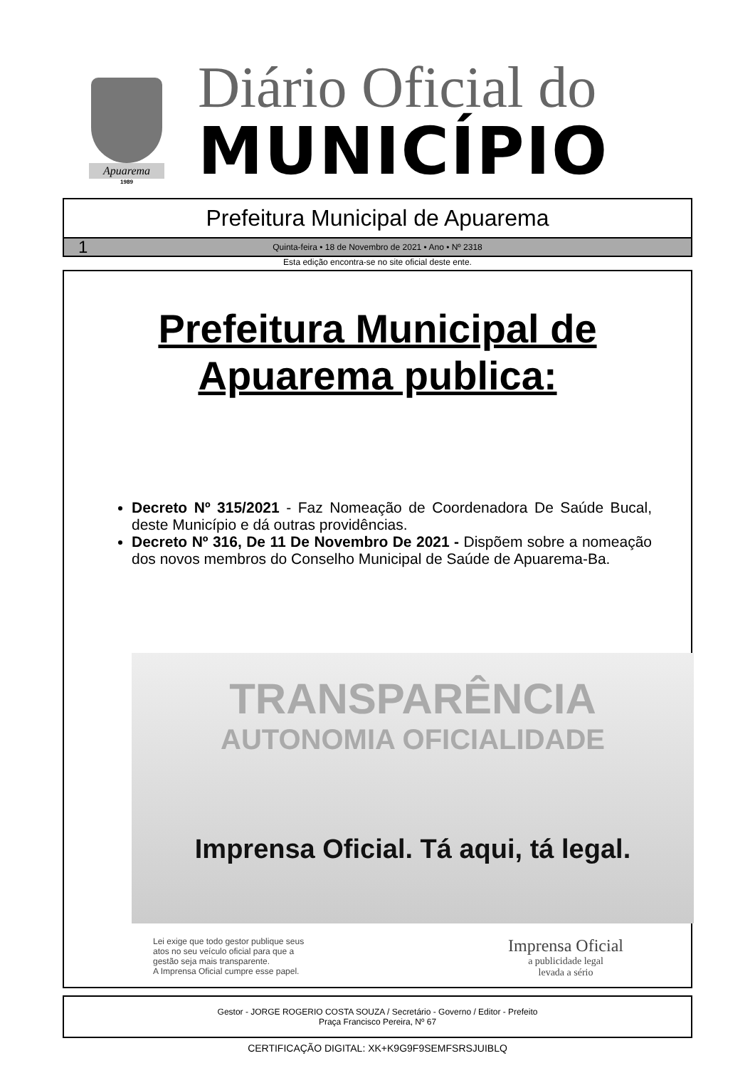Apuarema
1989
Diário Oficial do
MUNICÍPIO
Prefeitura Municipal de Apuarema
1 Quinta-feira • 18 de Novembro de 2021 • Ano • Nº 2318
Esta edição encontra-se no site oficial deste ente.
Prefeitura Municipal de
Apuarema publica:
Decreto Nº 315/2021 - Faz Nomeação de Coordenadora De Saúde Bucal, deste Município e dá outras providências.
Decreto Nº 316, De 11 De Novembro De 2021 - Dispõem sobre a nomeação dos novos membros do Conselho Municipal de Saúde de Apuarema-Ba.
TRANSPARÊNCIA
AUTONOMIA OFICIALIDADE
Imprensa Oficial. Tá aqui, tá legal.
Lei exige que todo gestor publique seus
atos no seu veículo oficial para que a
gestão seja mais transparente.
A Imprensa Oficial cumpre esse papel.
Imprensa Oficial
a publicidade legal
levada a sério
Gestor - JORGE ROGERIO COSTA SOUZA / Secretário - Governo / Editor - Prefeito
Praça Francisco Pereira, Nº 67
CERTIFICAÇÃO DIGITAL: XK+K9G9F9SEMFSRSJUIBLQ